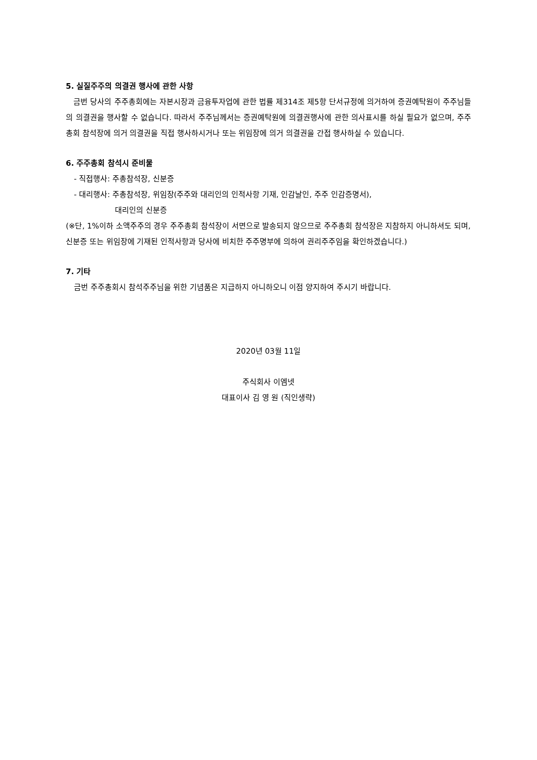5. 실질주주의 의결권 행사에 관한 사항
금번 당사의 주주총회에는 자본시장과 금융투자업에 관한 법률 제314조 제5항 단서규정에 의거하여 증권예탁원이 주주님들의 의결권을 행사할 수 없습니다. 따라서 주주님께서는 증권예탁원에 의결권행사에 관한 의사표시를 하실 필요가 없으며, 주주총회 참석장에 의거 의결권을 직접 행사하시거나 또는 위임장에 의거 의결권을 간접 행사하실 수 있습니다.
6. 주주총회 참석시 준비물
- 직접행사: 주총참석장, 신분증
- 대리행사: 주총참석장, 위임장(주주와 대리인의 인적사항 기재, 인감날인, 주주 인감증명서),
대리인의 신분증
(※단, 1%이하 소액주주의 경우 주주총회 참석장이 서면으로 발송되지 않으므로 주주총회 참석장은 지참하지 아니하셔도 되며, 신분증 또는 위임장에 기재된 인적사항과 당사에 비치한 주주명부에 의하여 권리주주임을 확인하겠습니다.)
7. 기타
금번 주주총회시 참석주주님을 위한 기념품은 지급하지 아니하오니 이점 양지하여 주시기 바랍니다.
2020년 03월 11일
주식회사 이엠넷
대표이사 김 영 원 (직인생략)